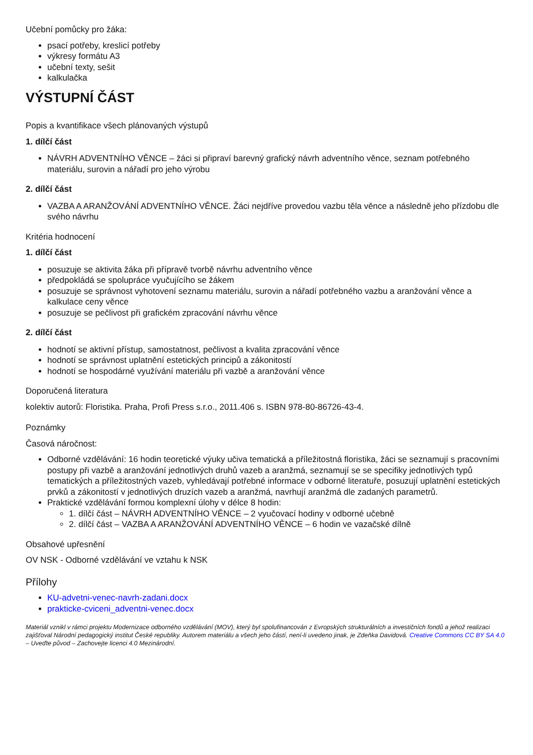Učební pomůcky pro žáka:
psací potřeby, kreslicí potřeby
výkresy formátu A3
učební texty, sešit
kalkulačka
VÝSTUPNÍ ČÁST
Popis a kvantifikace všech plánovaných výstupů
1. dílčí část
NÁVRH ADVENTNÍHO VĚNCE – žáci si připraví barevný grafický návrh adventního věnce, seznam potřebného materiálu, surovin a nářadí pro jeho výrobu
2. dílčí část
VAZBA A ARANŽOVÁNÍ ADVENTNÍHO VĚNCE. Žáci nejdříve provedou vazbu těla věnce a následně jeho přízdobu dle svého návrhu
Kritéria hodnocení
1. dílčí část
posuzuje se aktivita žáka při přípravě tvorbě návrhu adventního věnce
předpokládá se spolupráce vyučujícího se žákem
posuzuje se správnost vyhotovení seznamu materiálu, surovin a nářadí potřebného vazbu a aranžování věnce a kalkulace ceny věnce
posuzuje se pečlivost při grafickém zpracování návrhu věnce
2. dílčí část
hodnotí se aktivní přístup, samostatnost, pečlivost a kvalita zpracování věnce
hodnotí se správnost uplatnění estetických principů a zákonitostí
hodnotí se hospodárné využívání materiálu při vazbě a aranžování věnce
Doporučená literatura
kolektiv autorů: Floristika. Praha, Profi Press s.r.o., 2011.406 s. ISBN 978-80-86726-43-4.
Poznámky
Časová náročnost:
Odborné vzdělávání: 16 hodin teoretické výuky učiva tematická a příležitostná floristika, žáci se seznamují s pracovními postupy při vazbě a aranžování jednotlivých druhů vazeb a aranžmá, seznamují se se specifiky jednotlivých typů tematických a příležitostných vazeb, vyhledávají potřebné informace v odborné literatuře, posuzují uplatnění estetických prvků a zákonitostí v jednotlivých druzích vazeb a aranžmá, navrhují aranžmá dle zadaných parametrů.
Praktické vzdělávání formou komplexní úlohy v délce 8 hodin:
1. dílčí část – NÁVRH ADVENTNÍHO VĚNCE – 2 vyučovací hodiny v odborné učebně
2. dílčí část – VAZBA A ARANŽOVÁNÍ ADVENTNÍHO VĚNCE – 6 hodin ve vazačské dílně
Obsahové upřesnění
OV NSK - Odborné vzdělávání ve vztahu k NSK
Přílohy
KU-advetni-venec-navrh-zadani.docx
prakticke-cviceni_adventni-venec.docx
Materiál vznikl v rámci projektu Modernizace odborného vzdělávání (MOV), který byl spolufinancován z Evropských strukturálních a investičních fondů a jehož realizaci zajišťoval Národní pedagogický institut České republiky. Autorem materiálu a všech jeho částí, není-li uvedeno jinak, je Zdeňka Davidová. Creative Commons CC BY SA 4.0 – Uveďte původ – Zachovejte licenci 4.0 Mezinárodní.